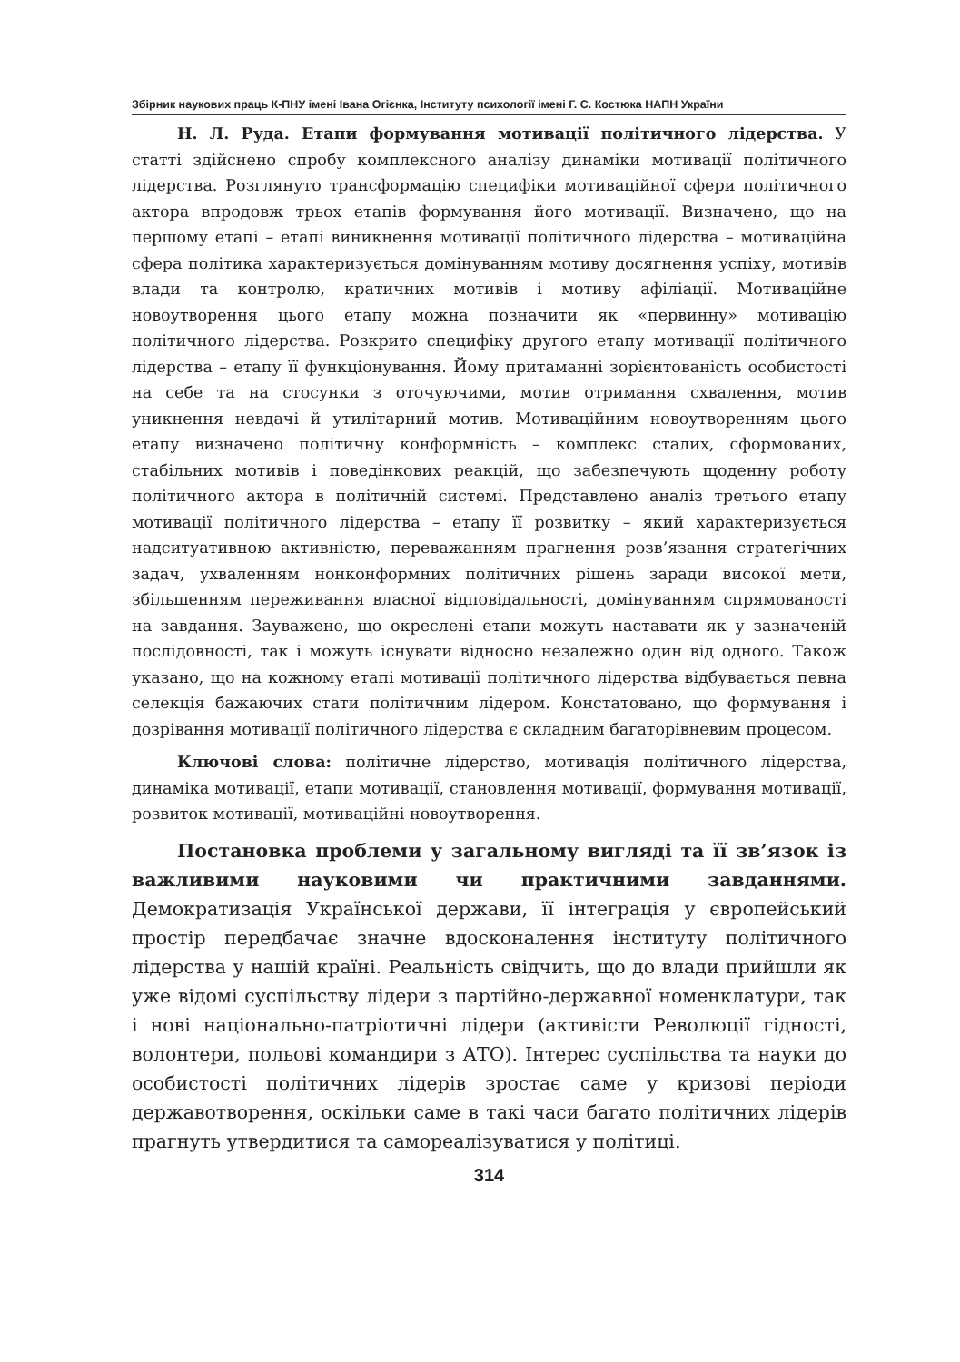Збірник наукових праць К-ПНУ імені Івана Огієнка, Інституту психології імені Г. С. Костюка НАПН України
Н. Л. Руда. Етапи формування мотивації політичного лідерства. У статті здійснено спробу комплексного аналізу динаміки мотивації політичного лідерства. Розглянуто трансформацію специфіки мотиваційної сфери політичного актора впродовж трьох етапів формування його мотивації. Визначено, що на першому етапі – етапі виникнення мотивації політичного лідерства – мотиваційна сфера політика характеризується домінуванням мотиву досягнення успіху, мотивів влади та контролю, кратичних мотивів і мотиву афіліації. Мотиваційне новоутворення цього етапу можна позначити як «первинну» мотивацію політичного лідерства. Розкрито специфіку другого етапу мотивації політичного лідерства – етапу її функціонування. Йому притаманні зорієнтованість особистості на себе та на стосунки з оточуючими, мотив отримання схвалення, мотив уникнення невдачі й утилітарний мотив. Мотиваційним новоутворенням цього етапу визначено політичну конформність – комплекс сталих, сформованих, стабільних мотивів і поведінкових реакцій, що забезпечують щоденну роботу політичного актора в політичній системі. Представлено аналіз третього етапу мотивації політичного лідерства – етапу її розвитку – який характеризується надситуативною активністю, переважанням прагнення розв’язання стратегічних задач, ухваленням нонконформних політичних рішень заради високої мети, збільшенням переживання власної відповідальності, домінуванням спрямованості на завдання. Зауважено, що окреслені етапи можуть наставати як у зазначеній послідовності, так і можуть існувати відносно незалежно один від одного. Також указано, що на кожному етапі мотивації політичного лідерства відбувається певна селекція бажаючих стати політичним лідером. Констатовано, що формування і дозрівання мотивації політичного лідерства є складним багаторівневим процесом.
Ключові слова: політичне лідерство, мотивація політичного лідерства, динаміка мотивації, етапи мотивації, становлення мотивації, формування мотивації, розвиток мотивації, мотиваційні новоутворення.
Постановка проблеми у загальному вигляді та її зв’язок із важливими науковими чи практичними завданнями. Демократизація Української держави, її інтеграція у європейський простір передбачає значне вдосконалення інституту політичного лідерства у нашій країні. Реальність свідчить, що до влади прийшли як уже відомі суспільству лідери з партійно-державної номенклатури, так і нові національно-патріотичні лідери (активісти Революції гідності, волонтери, польові командири з АТО). Інтерес суспільства та науки до особистості політичних лідерів зростає саме у кризові періоди державотворення, оскільки саме в такі часи багато політичних лідерів прагнуть утвердитися та самореалізуватися у політиці.
314